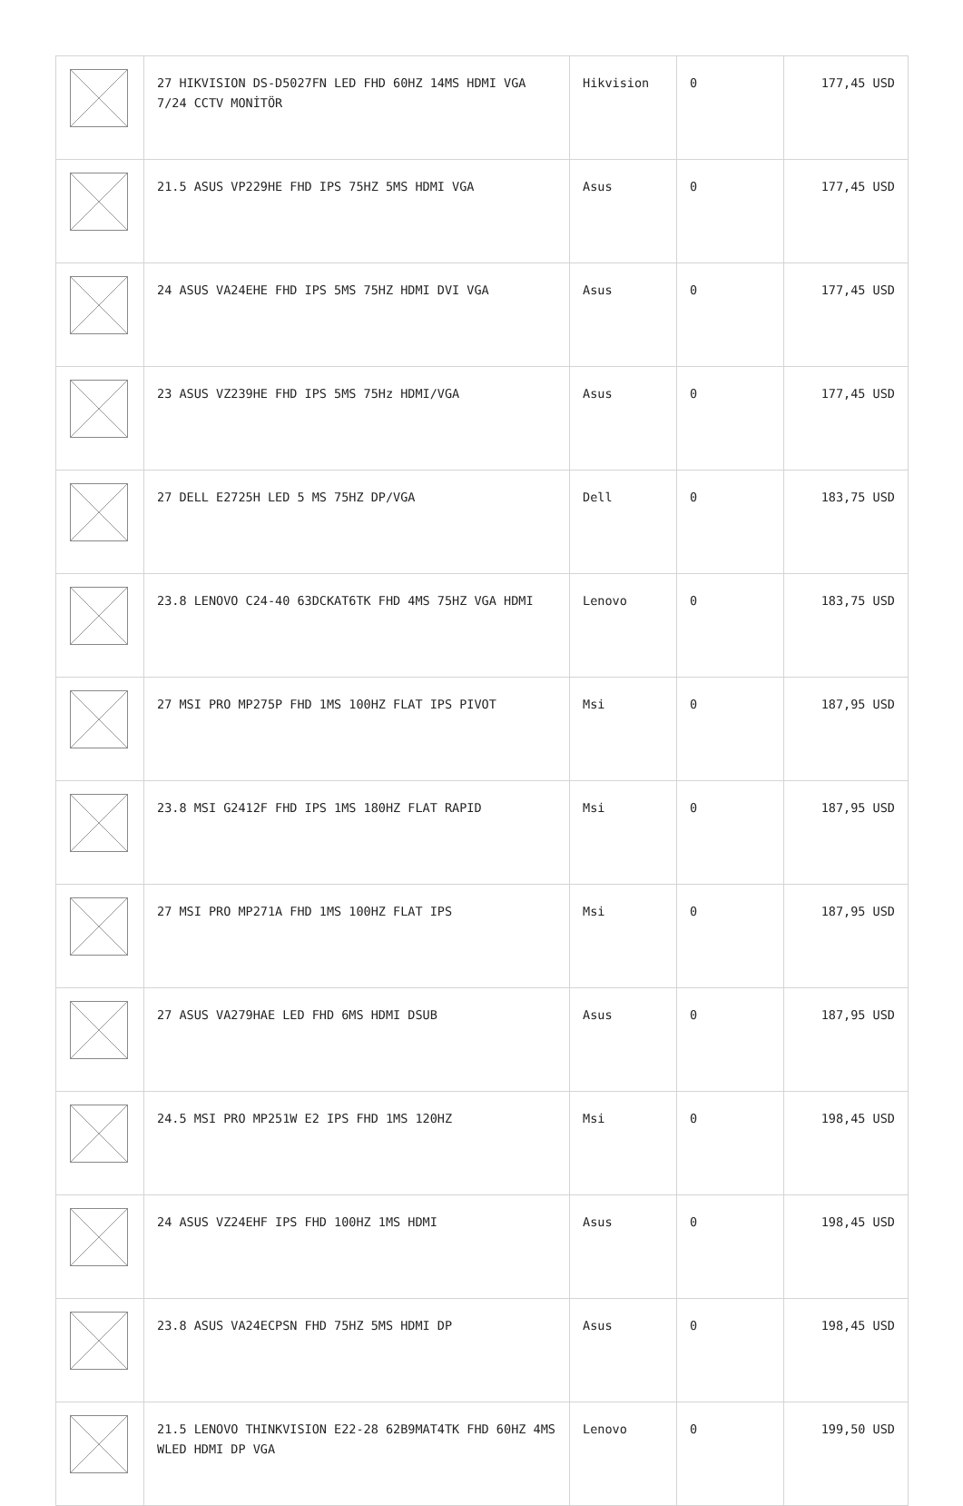| | 27 HIKVISION DS-D5027FN LED FHD 60HZ 14MS HDMI VGA 7/24 CCTV MONİTÖR | Hikvision | 0 | 177,45 USD |
| | 21.5 ASUS VP229HE FHD IPS 75HZ 5MS HDMI VGA | Asus | 0 | 177,45 USD |
| | 24 ASUS VA24EHE FHD IPS 5MS 75HZ HDMI DVI VGA | Asus | 0 | 177,45 USD |
| | 23 ASUS VZ239HE FHD IPS 5MS 75Hz HDMI/VGA | Asus | 0 | 177,45 USD |
| | 27 DELL E2725H LED 5 MS 75HZ DP/VGA | Dell | 0 | 183,75 USD |
| | 23.8 LENOVO C24-40 63DCKAT6TK FHD 4MS 75HZ VGA HDMI | Lenovo | 0 | 183,75 USD |
| | 27 MSI PRO MP275P FHD 1MS 100HZ FLAT IPS PIVOT | Msi | 0 | 187,95 USD |
| | 23.8 MSI G2412F FHD IPS 1MS 180HZ FLAT RAPID | Msi | 0 | 187,95 USD |
| | 27 MSI PRO MP271A FHD 1MS 100HZ FLAT IPS | Msi | 0 | 187,95 USD |
| | 27 ASUS VA279HAE LED FHD 6MS HDMI DSUB | Asus | 0 | 187,95 USD |
| | 24.5 MSI PRO MP251W E2 IPS FHD 1MS 120HZ | Msi | 0 | 198,45 USD |
| | 24 ASUS VZ24EHF IPS FHD 100HZ 1MS HDMI | Asus | 0 | 198,45 USD |
| | 23.8 ASUS VA24ECPSN FHD 75HZ 5MS HDMI DP | Asus | 0 | 198,45 USD |
| | 21.5 LENOVO THINKVISION E22-28 62B9MAT4TK FHD 60HZ 4MS WLED HDMI DP VGA | Lenovo | 0 | 199,50 USD |